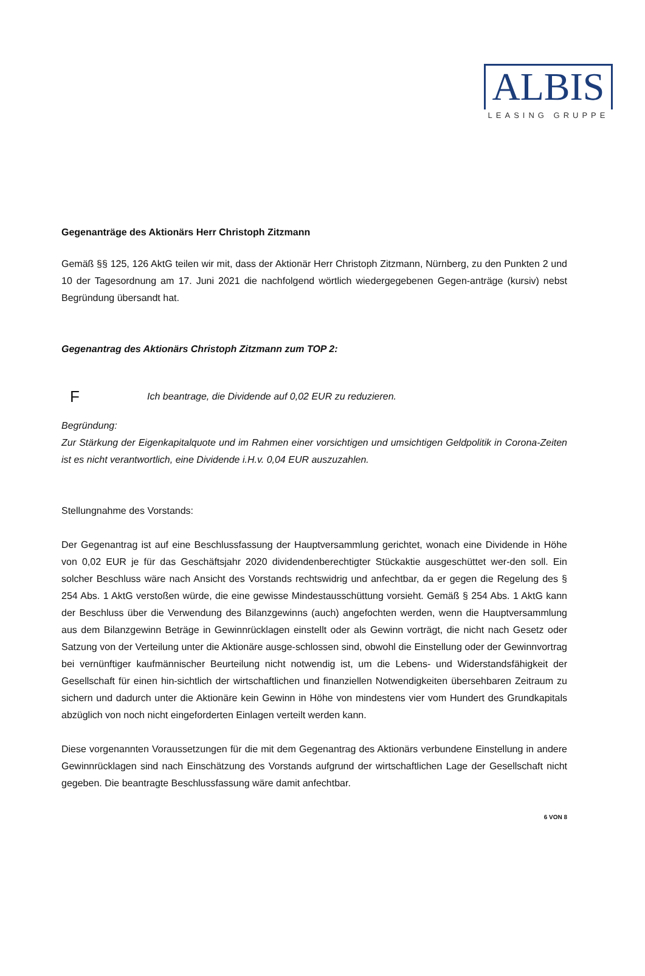ALBIS
LEASING GRUPPE
Gegenanträge des Aktionärs Herr Christoph Zitzmann
Gemäß §§ 125, 126 AktG teilen wir mit, dass der Aktionär Herr Christoph Zitzmann, Nürnberg, zu den Punkten 2 und 10 der Tagesordnung am 17. Juni 2021 die nachfolgend wörtlich wiedergegebenen Gegen-anträge (kursiv) nebst Begründung übersandt hat.
Gegenantrag des Aktionärs Christoph Zitzmann zum TOP 2:
F
Ich beantrage, die Dividende auf 0,02 EUR zu reduzieren.
Begründung:
Zur Stärkung der Eigenkapitalquote und im Rahmen einer vorsichtigen und umsichtigen Geldpolitik in Corona-Zeiten ist es nicht verantwortlich, eine Dividende i.H.v. 0,04 EUR auszuzahlen.
Stellungnahme des Vorstands:
Der Gegenantrag ist auf eine Beschlussfassung der Hauptversammlung gerichtet, wonach eine Dividende in Höhe von 0,02 EUR je für das Geschäftsjahr 2020 dividendenberechtigter Stückaktie ausgeschüttet wer-den soll. Ein solcher Beschluss wäre nach Ansicht des Vorstands rechtswidrig und anfechtbar, da er gegen die Regelung des § 254 Abs. 1 AktG verstoßen würde, die eine gewisse Mindestausschüttung vorsieht. Gemäß § 254 Abs. 1 AktG kann der Beschluss über die Verwendung des Bilanzgewinns (auch) angefochten werden, wenn die Hauptversammlung aus dem Bilanzgewinn Beträge in Gewinnrücklagen einstellt oder als Gewinn vorträgt, die nicht nach Gesetz oder Satzung von der Verteilung unter die Aktionäre ausge-schlossen sind, obwohl die Einstellung oder der Gewinnvortrag bei vernünftiger kaufmännischer Beurteilung nicht notwendig ist, um die Lebens- und Widerstandsfähigkeit der Gesellschaft für einen hin-sichtlich der wirtschaftlichen und finanziellen Notwendigkeiten übersehbaren Zeitraum zu sichern und dadurch unter die Aktionäre kein Gewinn in Höhe von mindestens vier vom Hundert des Grundkapitals abzüglich von noch nicht eingeforderten Einlagen verteilt werden kann.
Diese vorgenannten Voraussetzungen für die mit dem Gegenantrag des Aktionärs verbundene Einstellung in andere Gewinnrücklagen sind nach Einschätzung des Vorstands aufgrund der wirtschaftlichen Lage der Gesellschaft nicht gegeben. Die beantragte Beschlussfassung wäre damit anfechtbar.
6 VON 8